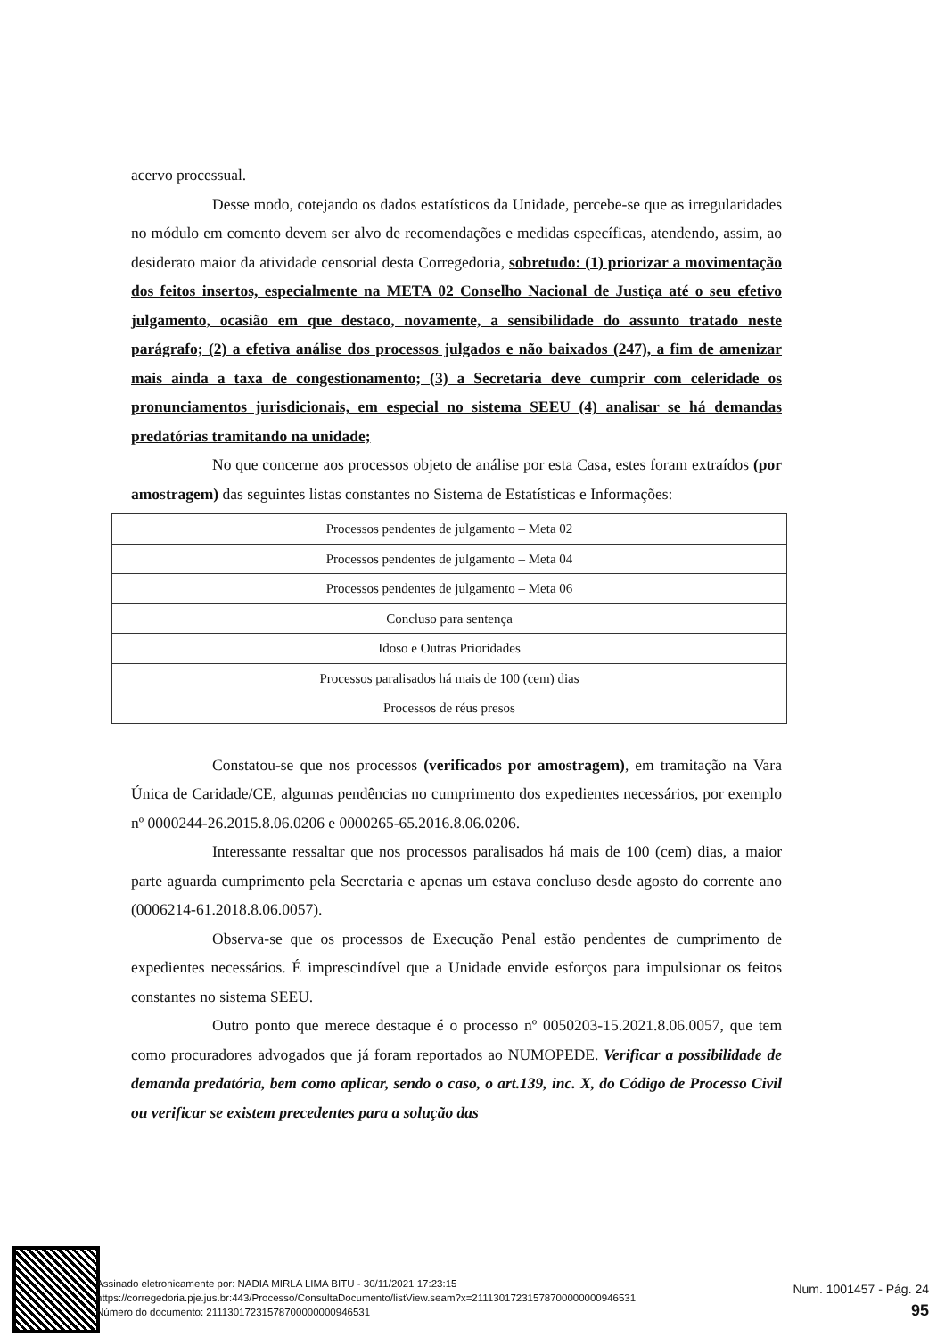acervo processual.
Desse modo, cotejando os dados estatísticos da Unidade, percebe-se que as irregularidades no módulo em comento devem ser alvo de recomendações e medidas específicas, atendendo, assim, ao desiderato maior da atividade censorial desta Corregedoria, sobretudo: (1) priorizar a movimentação dos feitos insertos, especialmente na META 02 Conselho Nacional de Justiça até o seu efetivo julgamento, ocasião em que destaco, novamente, a sensibilidade do assunto tratado neste parágrafo; (2) a efetiva análise dos processos julgados e não baixados (247), a fim de amenizar mais ainda a taxa de congestionamento; (3) a Secretaria deve cumprir com celeridade os pronunciamentos jurisdicionais, em especial no sistema SEEU (4) analisar se há demandas predatórias tramitando na unidade;
No que concerne aos processos objeto de análise por esta Casa, estes foram extraídos (por amostragem) das seguintes listas constantes no Sistema de Estatísticas e Informações:
| Processos pendentes de julgamento – Meta 02 |
| Processos pendentes de julgamento – Meta 04 |
| Processos pendentes de julgamento – Meta 06 |
| Concluso para sentença |
| Idoso e Outras Prioridades |
| Processos paralisados há mais de 100 (cem) dias |
| Processos de réus presos |
Constatou-se que nos processos (verificados por amostragem), em tramitação na Vara Única de Caridade/CE, algumas pendências no cumprimento dos expedientes necessários, por exemplo nº 0000244-26.2015.8.06.0206 e 0000265-65.2016.8.06.0206.
Interessante ressaltar que nos processos paralisados há mais de 100 (cem) dias, a maior parte aguarda cumprimento pela Secretaria e apenas um estava concluso desde agosto do corrente ano (0006214-61.2018.8.06.0057).
Observa-se que os processos de Execução Penal estão pendentes de cumprimento de expedientes necessários. É imprescindível que a Unidade envide esforços para impulsionar os feitos constantes no sistema SEEU.
Outro ponto que merece destaque é o processo nº 0050203-15.2021.8.06.0057, que tem como procuradores advogados que já foram reportados ao NUMOPEDE. Verificar a possibilidade de demanda predatória, bem como aplicar, sendo o caso, o art.139, inc. X, do Código de Processo Civil ou verificar se existem precedentes para a solução das
Assinado eletronicamente por: NADIA MIRLA LIMA BITU - 30/11/2021 17:23:15
https://corregedoria.pje.jus.br:443/Processo/ConsultaDocumento/listView.seam?x=21113017231578700000000946531
Número do documento: 21113017231578700000000946531
Num. 1001457 - Pág. 24
95